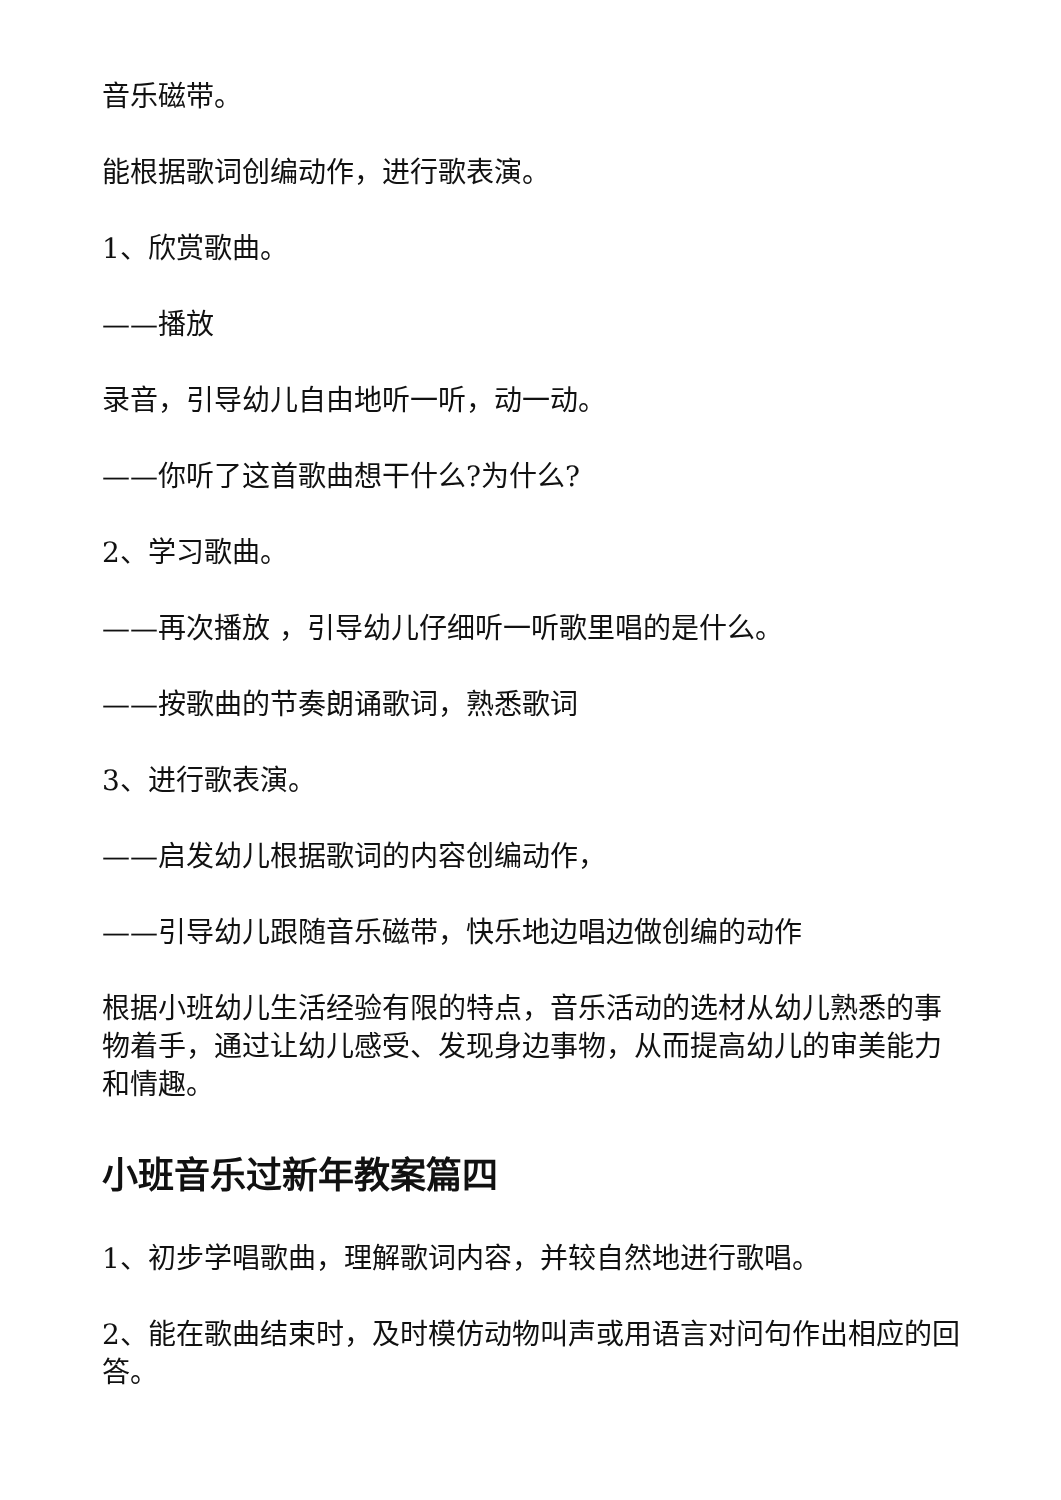音乐磁带。
能根据歌词创编动作，进行歌表演。
1、欣赏歌曲。
——播放
录音，引导幼儿自由地听一听，动一动。
——你听了这首歌曲想干什么?为什么?
2、学习歌曲。
——再次播放 ，引导幼儿仔细听一听歌里唱的是什么。
——按歌曲的节奏朗诵歌词，熟悉歌词
3、进行歌表演。
——启发幼儿根据歌词的内容创编动作，
——引导幼儿跟随音乐磁带，快乐地边唱边做创编的动作
根据小班幼儿生活经验有限的特点，音乐活动的选材从幼儿熟悉的事物着手，通过让幼儿感受、发现身边事物，从而提高幼儿的审美能力和情趣。
小班音乐过新年教案篇四
1、初步学唱歌曲，理解歌词内容，并较自然地进行歌唱。
2、能在歌曲结束时，及时模仿动物叫声或用语言对问句作出相应的回答。